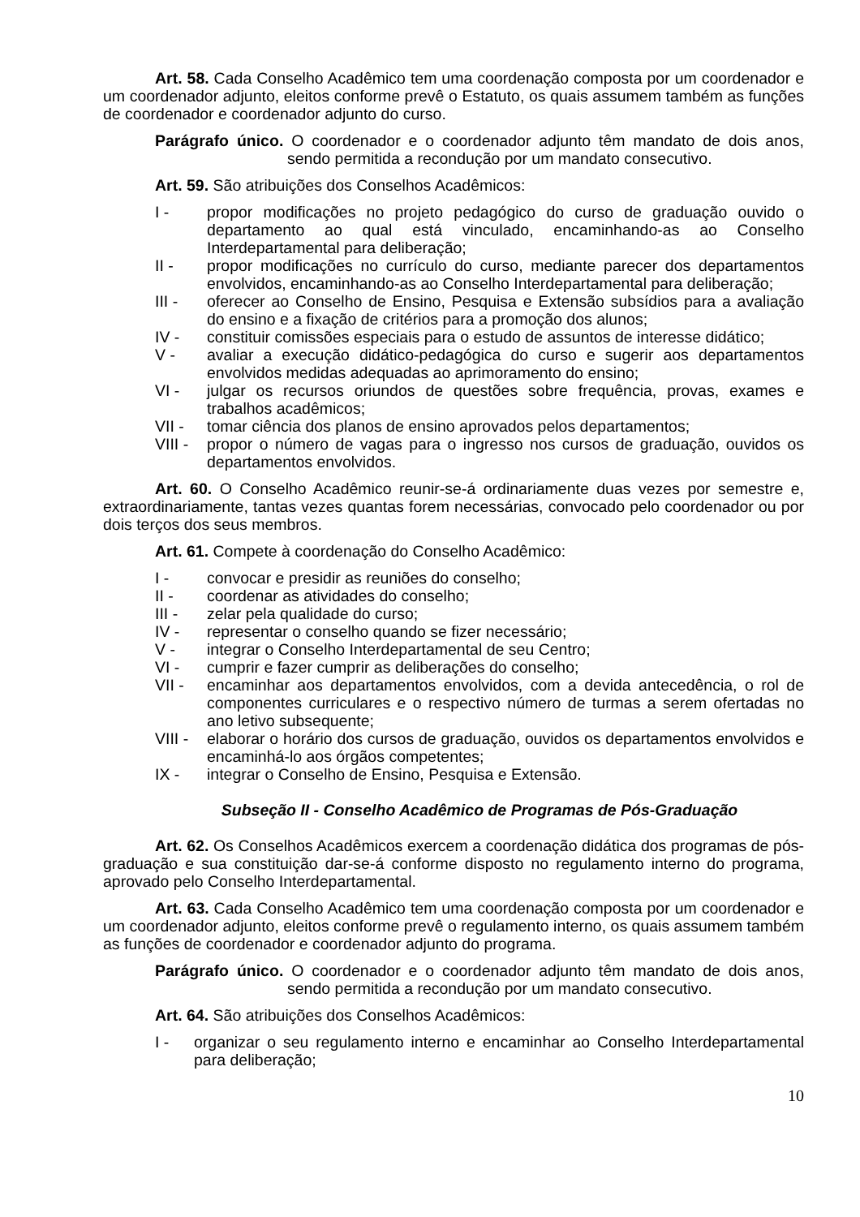Art. 58. Cada Conselho Acadêmico tem uma coordenação composta por um coordenador e um coordenador adjunto, eleitos conforme prevê o Estatuto, os quais assumem também as funções de coordenador e coordenador adjunto do curso.
Parágrafo único. O coordenador e o coordenador adjunto têm mandato de dois anos, sendo permitida a recondução por um mandato consecutivo.
Art. 59. São atribuições dos Conselhos Acadêmicos:
I - propor modificações no projeto pedagógico do curso de graduação ouvido o departamento ao qual está vinculado, encaminhando-as ao Conselho Interdepartamental para deliberação;
II - propor modificações no currículo do curso, mediante parecer dos departamentos envolvidos, encaminhando-as ao Conselho Interdepartamental para deliberação;
III - oferecer ao Conselho de Ensino, Pesquisa e Extensão subsídios para a avaliação do ensino e a fixação de critérios para a promoção dos alunos;
IV - constituir comissões especiais para o estudo de assuntos de interesse didático;
V - avaliar a execução didático-pedagógica do curso e sugerir aos departamentos envolvidos medidas adequadas ao aprimoramento do ensino;
VI - julgar os recursos oriundos de questões sobre frequência, provas, exames e trabalhos acadêmicos;
VII - tomar ciência dos planos de ensino aprovados pelos departamentos;
VIII - propor o número de vagas para o ingresso nos cursos de graduação, ouvidos os departamentos envolvidos.
Art. 60. O Conselho Acadêmico reunir-se-á ordinariamente duas vezes por semestre e, extraordinariamente, tantas vezes quantas forem necessárias, convocado pelo coordenador ou por dois terços dos seus membros.
Art. 61. Compete à coordenação do Conselho Acadêmico:
I - convocar e presidir as reuniões do conselho;
II - coordenar as atividades do conselho;
III - zelar pela qualidade do curso;
IV - representar o conselho quando se fizer necessário;
V - integrar o Conselho Interdepartamental de seu Centro;
VI - cumprir e fazer cumprir as deliberações do conselho;
VII - encaminhar aos departamentos envolvidos, com a devida antecedência, o rol de componentes curriculares e o respectivo número de turmas a serem ofertadas no ano letivo subsequente;
VIII - elaborar o horário dos cursos de graduação, ouvidos os departamentos envolvidos e encaminhá-lo aos órgãos competentes;
IX - integrar o Conselho de Ensino, Pesquisa e Extensão.
Subseção II - Conselho Acadêmico de Programas de Pós-Graduação
Art. 62. Os Conselhos Acadêmicos exercem a coordenação didática dos programas de pós-graduação e sua constituição dar-se-á conforme disposto no regulamento interno do programa, aprovado pelo Conselho Interdepartamental.
Art. 63. Cada Conselho Acadêmico tem uma coordenação composta por um coordenador e um coordenador adjunto, eleitos conforme prevê o regulamento interno, os quais assumem também as funções de coordenador e coordenador adjunto do programa.
Parágrafo único. O coordenador e o coordenador adjunto têm mandato de dois anos, sendo permitida a recondução por um mandato consecutivo.
Art. 64. São atribuições dos Conselhos Acadêmicos:
I - organizar o seu regulamento interno e encaminhar ao Conselho Interdepartamental para deliberação;
10